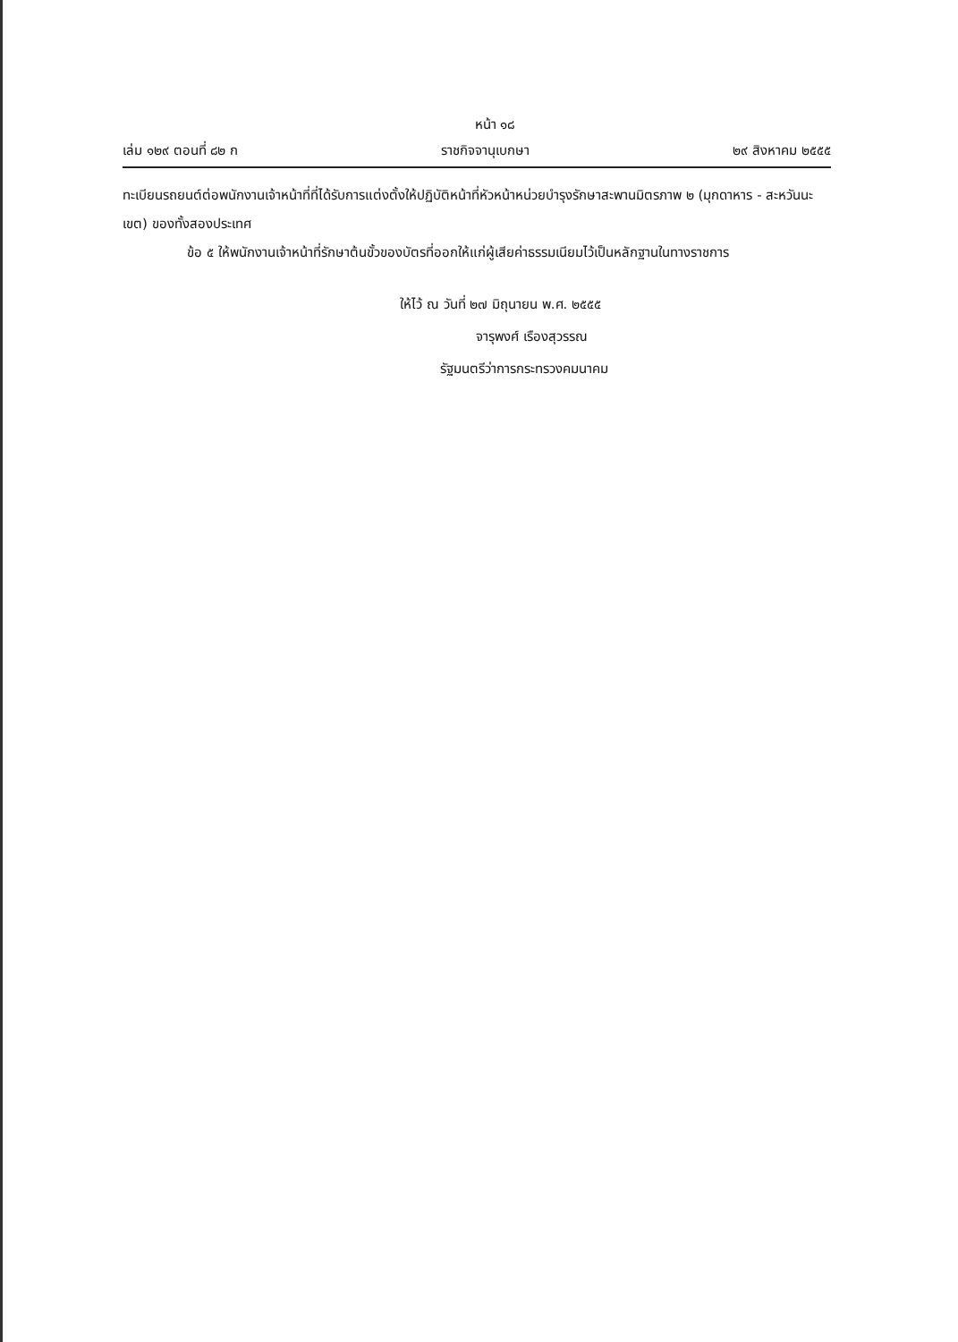หน้า ๑๘
เล่ม ๑๒๙ ตอนที่ ๘๒ ก ราชกิจจานุเบกษา ๒๙ สิงหาคม ๒๕๕๕
ทะเบียนรถยนต์ต่อพนักงานเจ้าหน้าที่ที่ได้รับการแต่งตั้งให้ปฏิบัติหน้าที่หัวหน้าหน่วยบำรุงรักษาสะพานมิตรภาพ ๒ (มุกดาหาร - สะหวันนะเขต) ของทั้งสองประเทศ
ข้อ ๕ ให้พนักงานเจ้าหน้าที่รักษาต้นขั้วของบัตรที่ออกให้แก่ผู้เสียค่าธรรมเนียมไว้เป็นหลักฐานในทางราชการ
ให้ไว้ ณ วันที่ ๒๗ มิถุนายน พ.ศ. ๒๕๕๕
จารุพงศ์ เรืองสุวรรณ
รัฐมนตรีว่าการกระทรวงคมนาคม